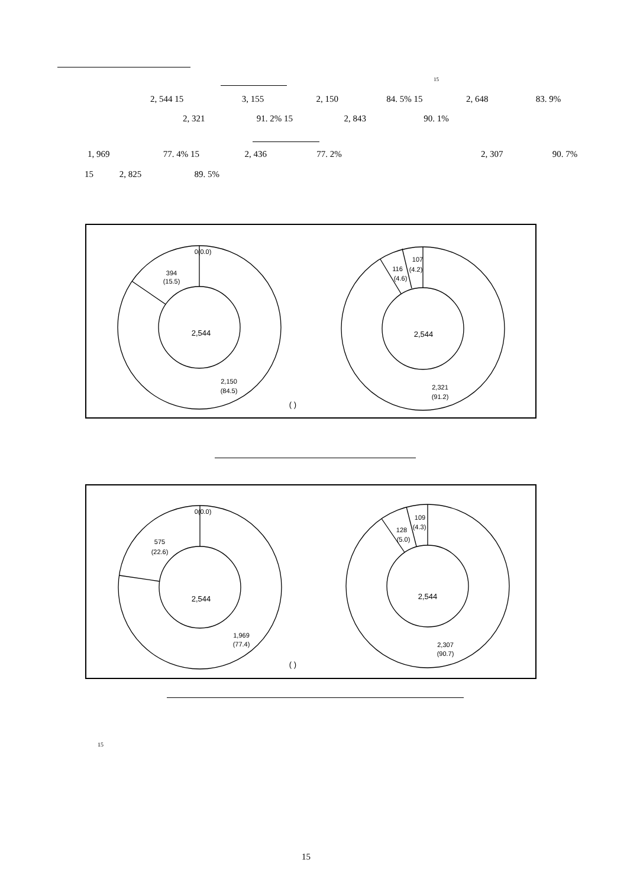15
2, 544 15 3, 155 2, 150 84. 5% 15 2, 648 83. 9%
2, 321 91. 2% 15 2, 843 90. 1%
1, 969 77. 4% 15 2, 436 77. 2% 2, 307 90. 7%
15 2, 825 89. 5%
0(0.0)
394
(15.5)
2,544
2,150
(84.5)
( )
107
(4.2)
116
(4.6)
2,544
2,321
(91.2)
0(0.0)
575
(22.6)
2,544
1,969
(77.4)
( )
109
(4.3)
128
(5.0)
2,544
2,307
(90.7)
15
15